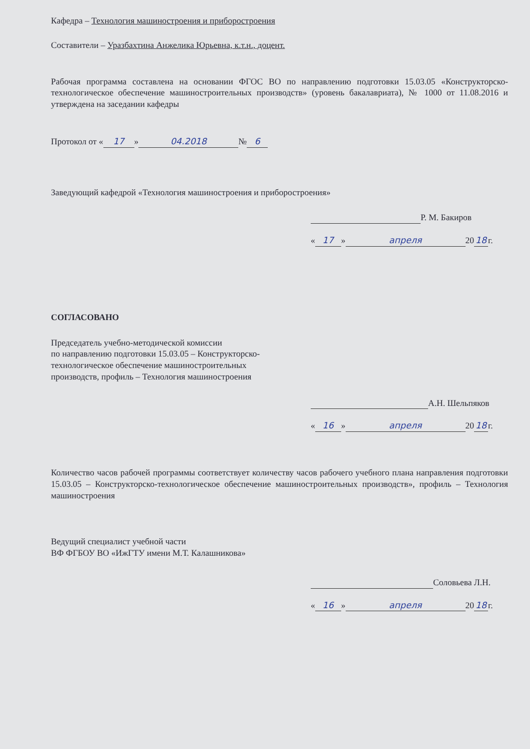Кафедра – Технология машиностроения и приборостроения
Составители – Уразбахтина Анжелика Юрьевна, к.т.н., доцент.
Рабочая программа составлена на основании ФГОС ВО по направлению подготовки 15.03.05 «Конструкторско-технологическое обеспечение машиностроительных производств» (уровень бакалавриата), № 1000 от 11.08.2016 и утверждена на заседании кафедры
Протокол от « 17 » 04.2018 № 6
Заведующий кафедрой «Технология машиностроения и приборостроения»
Р. М. Бакиров
« 17 » апреля 20 18 г.
СОГЛАСОВАНО
Председатель учебно-методической комиссии
по направлению подготовки 15.03.05 – Конструкторско-
технологическое обеспечение машиностроительных
производств, профиль – Технология машиностроения
А.Н. Шельпяков
« 16 » апреля 20 18 г.
Количество часов рабочей программы соответствует количеству часов рабочего учебного плана направления подготовки 15.03.05 – Конструкторско-технологическое обеспечение машиностроительных производств», профиль – Технология машиностроения
Ведущий специалист учебной части
ВФ ФГБОУ ВО «ИжГТУ имени М.Т. Калашникова»
Соловьева Л.Н.
« 16 » апреля 20 18 г.